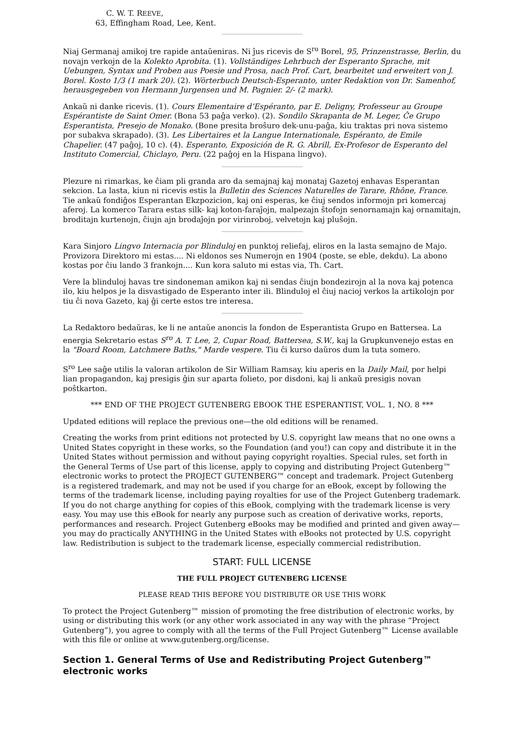C. W. T. REEVE,
63, Effingham Road, Lee, Kent.
Niaj Germanaj amikoj tre rapide antaŭeniras. Ni ĵus ricevis de S<sup>ro</sup> Borel, 95, Prinzenstrasse, Berlin, du novajn verkojn de la Kolekto Aprobita. (1). Vollständiges Lehrbuch der Esperanto Sprache, mit Uebungen, Syntax und Proben aus Poesie und Prosa, nach Prof. Cart, bearbeitet und erweitert von J. Borel. Kosto 1/3 (1 mark 20). (2). Wörterbuch Deutsch-Esperanto, unter Redaktion von Dr. Samenhof, herausgegeben von Hermann Jurgensen und M. Pagnier. 2/- (2 mark).
Ankaŭ ni danke ricevis. (1). Cours Elementaire d’Espéranto, par E. Deligny, Professeur au Groupe Espérantiste de Saint Omer. (Bona 53 paĝa verko). (2). Sondilo Skrapanta de M. Leger, Ĉe Grupo Esperantista, Presejo de Monako. (Bone presita broŝuro dek-unu-paĝa, kiu traktas pri nova sistemo por subakva skrapado). (3). Les Libertaires et la Langue Internationale, Espéranto, de Emile Chapelier. (47 paĝoj, 10 c). (4). Esperanto, Exposición de R. G. Abrill, Ex-Profesor de Esperanto del Instituto Comercial, Chiclayo, Peru. (22 paĝoj en la Hispana lingvo).
Plezure ni rimarkas, ke ĉiam pli granda aro da semajnaj kaj monataj Gazetoj enhavas Esperantan sekcion. La lasta, kiun ni ricevis estis la Bulletin des Sciences Naturelles de Tarare, Rhône, France. Tie ankaŭ fondiĝos Esperantan Ekzpozicion, kaj oni esperas, ke ĉiuj sendos informojn pri komercaj aferoj. La komerco Tarara estas silk- kaj koton-faraĵojn, malpezajn ŝtofojn senornamajn kaj ornamitajn, broditajn kurtenojn, ĉiujn ajn brodaĵojn por virinroboj, velvetojn kaj pluŝojn.
Kara Sinjoro Lingvo Internacia por Blinduloj en punktoj reliefaj, eliros en la lasta semajno de Majo. Provizora Direktoro mi estas.... Ni eldonos ses Numerojn en 1904 (poste, se eble, dekdu). La abono kostas por ĉiu lando 3 frankojn.... Kun kora saluto mi estas via, Th. Cart.
Vere la blinduloj havas tre sindoneman amikon kaj ni sendas ĉiujn bondezirojn al la nova kaj potenca ilo, kiu helpos je la disvastigado de Esperanto inter ili. Blinduloj el ĉiuj nacioj verkos la artikolojn por tiu ĉi nova Gazeto, kaj ĝi certe estos tre interesa.
La Redaktoro bedaŭras, ke li ne antaŭe anoncis la fondon de Esperantista Grupo en Battersea. La energia Sekretario estas S<sup>ro</sup> A. T. Lee, 2, Cupar Road, Battersea, S.W., kaj la Grupkunvenejo estas en la "Board Room, Latchmere Baths," Marde vespere. Tiu ĉi kurso daŭros dum la tuta somero.
S<sup>ro</sup> Lee saĝe utilis la valoran artikolon de Sir William Ramsay, kiu aperis en la Daily Mail, por helpi lian propagandon, kaj presigis ĝin sur aparta folieto, por disdoni, kaj li ankaŭ presigis novan poŝtkarton.
*** END OF THE PROJECT GUTENBERG EBOOK THE ESPERANTIST, VOL. 1, NO. 8 ***
Updated editions will replace the previous one—the old editions will be renamed.
Creating the works from print editions not protected by U.S. copyright law means that no one owns a United States copyright in these works, so the Foundation (and you!) can copy and distribute it in the United States without permission and without paying copyright royalties. Special rules, set forth in the General Terms of Use part of this license, apply to copying and distributing Project Gutenberg™ electronic works to protect the PROJECT GUTENBERG™ concept and trademark. Project Gutenberg is a registered trademark, and may not be used if you charge for an eBook, except by following the terms of the trademark license, including paying royalties for use of the Project Gutenberg trademark. If you do not charge anything for copies of this eBook, complying with the trademark license is very easy. You may use this eBook for nearly any purpose such as creation of derivative works, reports, performances and research. Project Gutenberg eBooks may be modified and printed and given away—you may do practically ANYTHING in the United States with eBooks not protected by U.S. copyright law. Redistribution is subject to the trademark license, especially commercial redistribution.
START: FULL LICENSE
THE FULL PROJECT GUTENBERG LICENSE
PLEASE READ THIS BEFORE YOU DISTRIBUTE OR USE THIS WORK
To protect the Project Gutenberg™ mission of promoting the free distribution of electronic works, by using or distributing this work (or any other work associated in any way with the phrase “Project Gutenberg”), you agree to comply with all the terms of the Full Project Gutenberg™ License available with this file or online at www.gutenberg.org/license.
Section 1. General Terms of Use and Redistributing Project Gutenberg™ electronic works